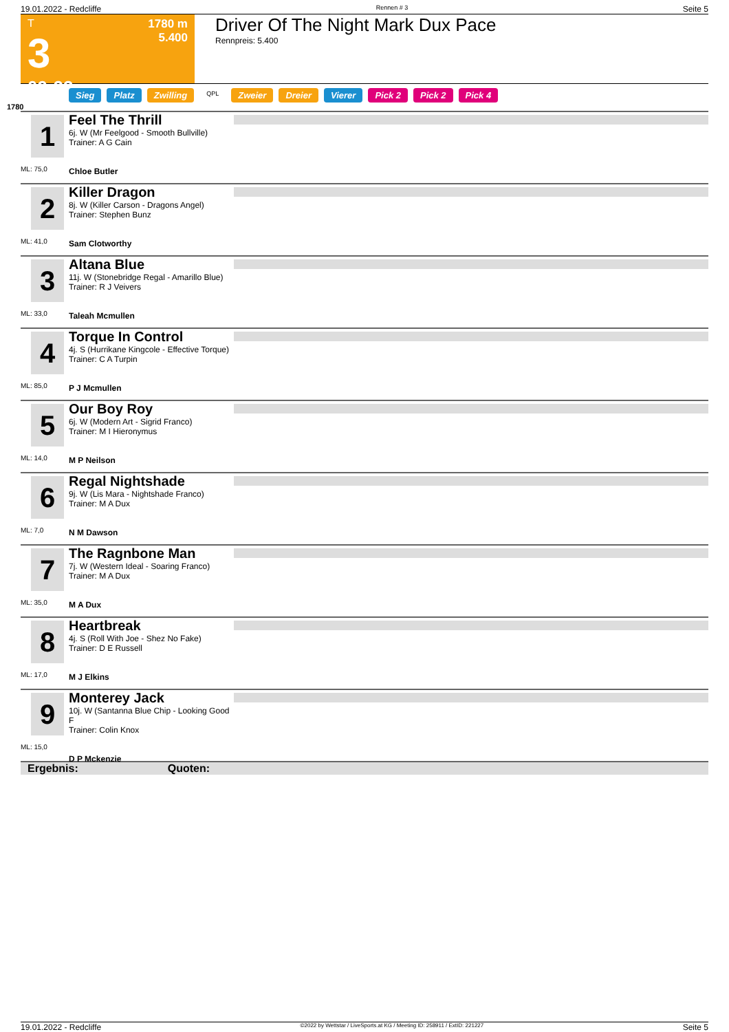19.01.2022 - Redcliffe Rennen # 3 Seite 5
T
3
09:23
1780 m
5.400
Driver Of The Night Mark Dux Pace
Rennpreis: 5.400
Sieg Platz Zwilling QPL Zweier Dreier Vierer Pick 2 Pick 2 Pick 4
1780
1
ML: 75,0
Feel The Thrill
6j. W (Mr Feelgood - Smooth Bullville)
Trainer: A G Cain
Chloe Butler
2
ML: 41,0
Killer Dragon
8j. W (Killer Carson - Dragons Angel)
Trainer: Stephen Bunz
Sam Clotworthy
3
ML: 33,0
Altana Blue
11j. W (Stonebridge Regal - Amarillo Blue)
Trainer: R J Veivers
Taleah Mcmullen
4
ML: 85,0
Torque In Control
4j. S (Hurrikane Kingcole - Effective Torque)
Trainer: C A Turpin
P J Mcmullen
5
ML: 14,0
Our Boy Roy
6j. W (Modern Art - Sigrid Franco)
Trainer: M I Hieronymus
M P Neilson
6
ML: 7,0
Regal Nightshade
9j. W (Lis Mara - Nightshade Franco)
Trainer: M A Dux
N M Dawson
7
ML: 35,0
The Ragnbone Man
7j. W (Western Ideal - Soaring Franco)
Trainer: M A Dux
M A Dux
8
ML: 17,0
Heartbreak
4j. S (Roll With Joe - Shez No Fake)
Trainer: D E Russell
M J Elkins
9
ML: 15,0
Monterey Jack
10j. W (Santanna Blue Chip - Looking Good F
Trainer: Colin Knox
D P Mckenzie
Ergebnis: Quoten:
19.01.2022 - Redcliffe ©2022 by Wettstar / LiveSports.at KG / Meeting ID: 258911 / ExtID: 221227 Seite 5